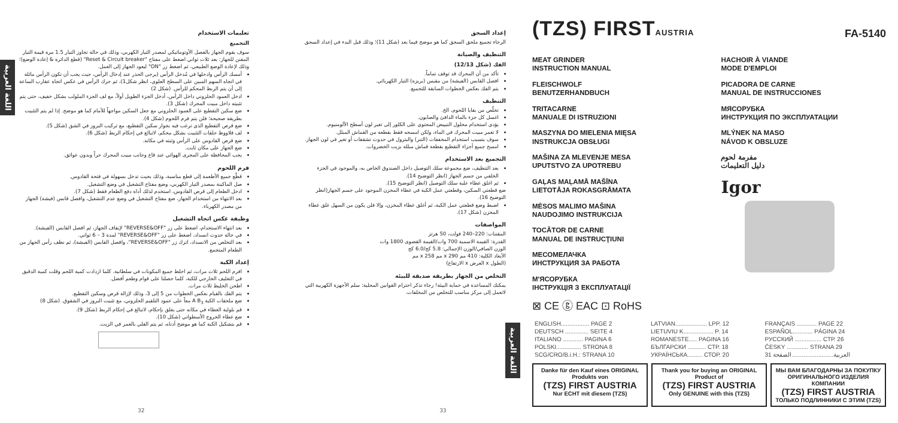اللغة العربية
تعليمات الاستخدام
التجميع
سوف يقوم الجهاز بالفصل الأوتوماتيكي لمصدر التيار الكهربي، وذلك في حالة تجاوز التيار 1.5 مرة قيمة التيار المقنن للجهاز: بعد ثلاث ثواني اضغط على مفتاح "Reset & Circuit breaker" (قطع الدائرة & إعادة الوضع)؛ وذلك لإعادة الوضع الطبيعي، ثم اضغط زر "ON" ليعود الجهاز إلى العمل.
أمسك الرأس وادخلها في مُدخل الرأس (يرجى الحذر عند إدخال الرأس، حيث يجب أن تكون الرأس مائلة في اتجاه السهم المبين على السطح العلوي، انظر شكل1)، ثم حرك الرأس في عكس اتجاه عقارب الساعة إلى أن يتم الربط المحكم للرأس. (شكل 2)
ادخل العمود الحلزوني داخل الرأس، أدخل الجزء الطويل أولاً، مع لف الجزء الملولب بشكل خفيف، حتى يتم تثبيته داخل مبيت المحرك (شكل 3).
ضع سكين التقطيع على العمود الحلزوني مع جعل السكين مواجهاً للأمام كما هو موضح. إذا لم يتم التثبيت بطريقة صحيحة؛ فلن يتم فرم اللحوم (شكل 4).
ضع قرص التقطيع الذي ترغب فيه بجوار سكين التقطيع، مع تركيب البروز في الشق (شكل 5).
لف قلاووظ حلقات التثبيت بشكل محكم، لاتبالغ في إحكام الربط (شكل 6).
ضع قرص القادوس على الرأس وثبته في مكانه.
ضع الجهاز على مكان ثابت.
يجب المحافظة على المجرى الهوائي عند قاع وجانب مبيت المحرك حراً وبدون عوائق.
فرم اللحوم
قطّع جميع الأطعمة إلى قطع مناسبة، وذلك بحيث تدخل بسهولة في فتحة القادوس.
صل الماكينة بمصدر التيار الكهربي، وضع مفتاح التشغيل في وضع التشغيل.
ادخل الطعام إلى قرص القادوس، استخدم لذلك أداة دفع الطعام فقط (شكل 7).
بعد الانتهاء من استخدام الجهاز، ضع مفتاح التشغيل في وضع عدم التشغيل، وافصل قابس (فيشة) الجهاز من مصدر الكهرباء.
وظيفة عكس اتجاه التشغيل
بعد انتهاء الاستخدام، اضغط على زر "REVERSE&OFF" لإيقاف الجهاز، ثم افصل القابس (الفيشة).
في حالة حدوث انسداد، اضغط على زر "REVERSE&OFF" لمدة 3 – 6 ثواني.
بعد التخلص من الانسداد، اترك زر "REVERSE&OFF"، وافصل القابس (الفيشة)، ثم نظف رأس الجهاز من الطعام المتجمع.
إعداد الكبة
افرم اللحم ثلاث مرات، ثم اخلط جميع المكونات في سلطانية. كلما ازدادت كمية اللحم وقلت كمية الدقيق في التغليف الخارجي للكبة، كلما حصلنا على قوام وطعم أفضل.
اطحن الخليط ثلاث مرات.
يتم الفك بالقيام بعكس الخطوات من 5 إلى 3، وذلك لإزالة قرص وسكين التقطيع.
ضع ملحقات الكبة A B<sub>3</sub> معاً على عمود التلقيم الحلزوني، مع تثبيت البروز في الشقوق. (شكل 8)
قم بلولبة الغطاء في مكانه حتى يغلق بإحكام، لاتبالغ في إحكام الربط (شكل 9).
ضع غطاء الخروج الأسطواني (شكل 10).
قم بتشكيل الكبة كما هو موضح أدناه، ثم يتم القلي بالغمر في الزيت.
32
إعداد السجق
الرجاء تجميع ملحق السجق كما هو موضح فيما بعد (شكل 11)؛ وذلك قبل البدء في إعداد السجق
التنظيف والصيانة
الفك (شكل 12/13)
تأكد من أن المحرك قد توقف تماماً.
افصل القابس (الفيشة) من مقبس (بريزة) التيار الكهربائي.
يتم الفك بعكس الخطوات السابقة للتجميع.
التنظيف
تخلّص من بقايا اللحوم، الخ.
اغسل كل جزء بالماء الدافئ والصابون.
يؤدي استخدام محلول التبييض المحتوي على الكلور إلى تغير لون أسطح الألومنيوم.
لا تغمر مبيت المحرك في الماء، ولكن امسحه فقط بقطعة من القماش المبلل.
سوف يتسبب استخدام المخففات (التنر) والبترول في حدوث تشققات أو تغير في لون الجهاز.
امسح جميع أجزاء التقطيع بقطعة قماش مبللة بزيت الخضروات.
التجميع بعد الاستخدام
بعد التنظيف، ضع مجموعة سلك التوصيل داخل الصندوق الخاص به، والموجود في الجزء الخلفي من جسم الجهاز (انظر التوضيح 14).
ثم اغلق غطاء علبة سلك التوصيل (انظر التوضيح 15).
ضع قطعتي السكين، وقطعتي عمل الكبة في غطاء المخزن الموجود على جسم الجهاز(انظر التوضيح 16).
اضبط وضع قطعتي عمل الكبة، ثم أغلق غطاء المخزن، وإلا فلن يكون من السهل غلق غطاء المخزن (شكل 17).
المواصفات
المقننات: 220–240 فولت، 50 هرتز
القدرة: القيمة الاسمية 700 وات/القيمة القصوى 1800 وات
الوزن الصافي/الوزن الإجمالي: 5.8 كج/6.0 كج
الأبعاد الكلية: 410 مم x 290 مم x 258 مم
(الطول x العرض x الارتفاع)
التخلص من الجهاز بطريقة صديقة للبيئة
يمكنك المساعدة في حماية البيئة! رجاء تذكر احترام القوانين المحلية: سلم الأجهزة الكهربية التي لاتعمل إلى مركز مناسب للتخلص من المخلفات.
اللغة العربية
33
(TZS) FIRSTAUSTRIA
FA-5140
MEAT GRINDER
INSTRUCTION MANUAL
FLEISCHWOLF
BENUTZERHANDBUCH
TRITACARNE
MANUALE DI ISTRUZIONI
MASZYNA DO MIELENIA MIĘSA
INSTRUKCJA OBSŁUGI
MAŠINA ZA MLEVENJE MESA
UPUTSTVO ZA UPOTREBU
GAĻAS MAĻAMĀ MAŠĪNA
LIETOTĀJA ROKASGRĀMATA
MĖSOS MALIMO MAŠINA
NAUDOJIMO INSTRUKCIJA
TOCĂTOR DE CARNE
MANUAL DE INSTRUCŢIUNI
МЕСОМЕЛАЧКА
ИНСТРУКЦИЯ ЗА РАБОТА
М'ЯСОРУБКА
ІНСТРУКЦІЯ З ЕКСПЛУАТАЦІЇ
HACHOIR À VIANDE
MODE D'EMPLOI
PICADORA DE CARNE
MANUAL DE INSTRUCCIONES
МЯСОРУБКА
ИНСТРУКЦИЯ ПО ЭКСПЛУАТАЦИИ
MLÝNEK NA MASO
NÁVOD K OBSLUZE
مفرمة لحوم
دليل التعليمات
Igor
⊠ CE ⓖ EAC ⊡ RoHS
| ENGLISH................. PAGE 2 | LATVIAN................... LPP. 12 | FRANÇAIS ............ PAGE 22 |
| DEUTSCH .............. SEITE 4 | LIETUVIU K.................. P. 14 | ESPAÑOL............ PÁGINA 24 |
| ITALIANO ............ PAGINA 6 | ROMANESTE..... PAGINA 16 | РУССКИЙ ................ СТР. 26 |
| POLSKI............... STRONA 8 | БЪЛГАРСКИ ........... СТР. 18 | ČESKY ............. STRANA 29 |
| SCG/CRO/B.i.H.: STRANA 10 | УКРАЇНСЬКА......... СТОР. 20 | العربية.........................الصفحة 31 |
Danke für den Kauf eines ORIGINAL Produkts von
(TZS) FIRST AUSTRIA
Nur ECHT mit diesem (TZS)
Thank you for buying an ORIGINAL Product of
(TZS) FIRST AUSTRIA
Only GENUINE with this (TZS)
МЫ ВАМ БЛАГОДАРНЫ ЗА ПОКУПКУ ОРИГИНАЛЬНОГО ИЗДЕЛИЯ КОМПАНИИ
(TZS) FIRST AUSTRIA
ТОЛЬКО ПОДЛИННИКИ С ЭТИМ (TZS)